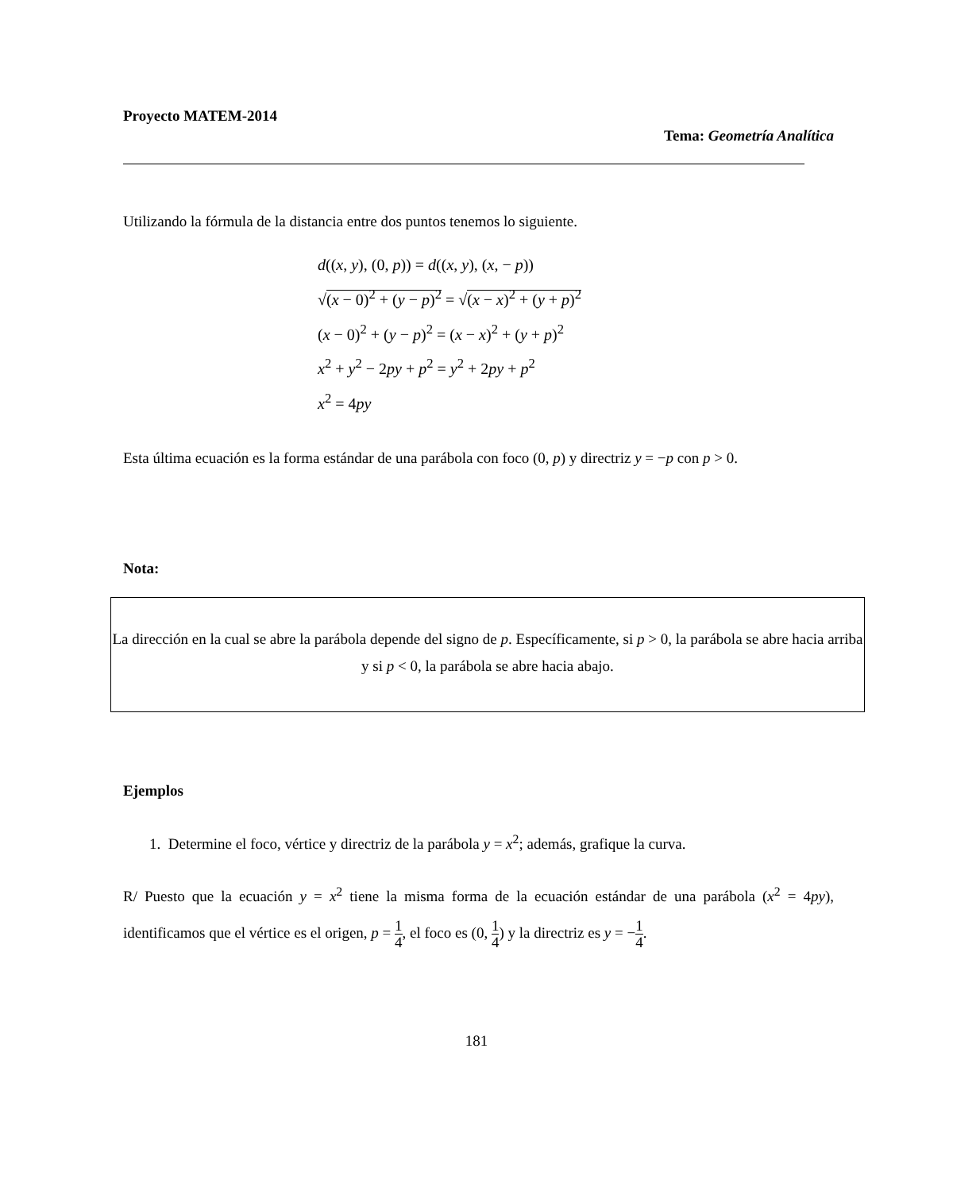Proyecto MATEM-2014
Tema: Geometría Analítica
Utilizando la fórmula de la distancia entre dos puntos tenemos lo siguiente.
d((x, y), (0, p)) = d((x, y), (x, − p))
√(x − 0)<sup>2</sup> + (y − p)<sup>2</sup> = √(x − x)<sup>2</sup> + (y + p)<sup>2</sup>
(x − 0)<sup>2</sup> + (y − p)<sup>2</sup> = (x − x)<sup>2</sup> + (y + p)<sup>2</sup>
x<sup>2</sup> + y<sup>2</sup> − 2py + p<sup>2</sup> = y<sup>2</sup> + 2py + p<sup>2</sup>
x<sup>2</sup> = 4py
Esta última ecuación es la forma estándar de una parábola con foco (0, p) y directriz y = −p con p > 0.
Nota:
La dirección en la cual se abre la parábola depende del signo de p. Específicamente, si p > 0, la parábola se abre hacia arriba y si p < 0, la parábola se abre hacia abajo.
Ejemplos
1. Determine el foco, vértice y directriz de la parábola y = x<sup>2</sup>; además, grafique la curva.
R/ Puesto que la ecuación y = x<sup>2</sup> tiene la misma forma de la ecuación estándar de una parábola (x<sup>2</sup> = 4py), identificamos que el vértice es el origen, p = 1 4, el foco es (0, 1 4) y la directriz es y = −1 4.
181